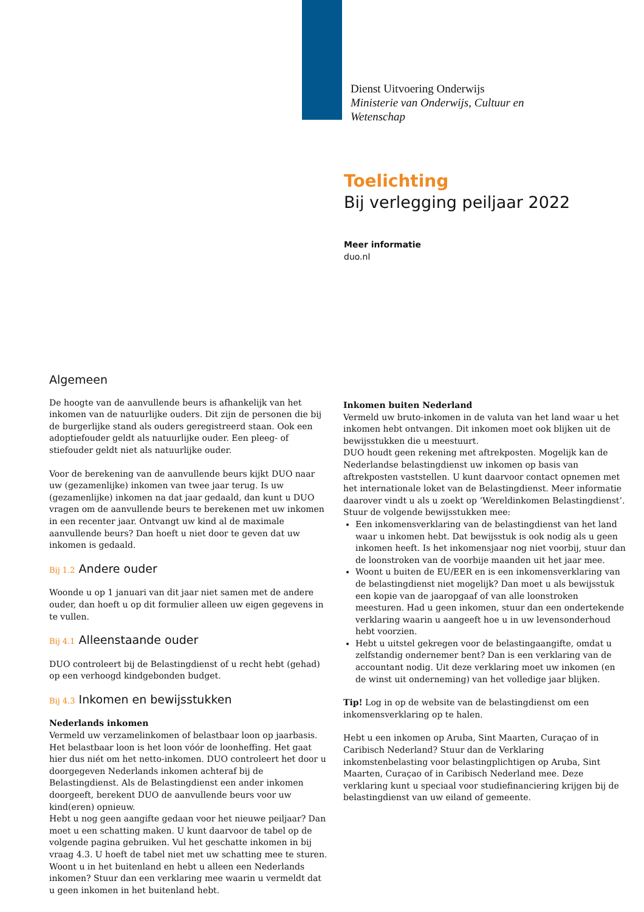Dienst Uitvoering Onderwijs
Ministerie van Onderwijs, Cultuur en
Wetenschap
Toelichting
Bij verlegging peiljaar 2022
Meer informatie
duo.nl
Algemeen
De hoogte van de aanvullende beurs is afhankelijk van het inkomen van de natuurlijke ouders. Dit zijn de personen die bij de burgerlijke stand als ouders geregistreerd staan. Ook een adoptiefouder geldt als natuurlijke ouder. Een pleeg- of stiefouder geldt niet als natuurlijke ouder.
Voor de berekening van de aanvullende beurs kijkt DUO naar uw (gezamenlijke) inkomen van twee jaar terug. Is uw (gezamenlijke) inkomen na dat jaar gedaald, dan kunt u DUO vragen om de aanvullende beurs te berekenen met uw inkomen in een recenter jaar. Ontvangt uw kind al de maximale aanvullende beurs? Dan hoeft u niet door te geven dat uw inkomen is gedaald.
Bij 1.2 Andere ouder
Woonde u op 1 januari van dit jaar niet samen met de andere ouder, dan hoeft u op dit formulier alleen uw eigen gegevens in te vullen.
Bij 4.1 Alleenstaande ouder
DUO controleert bij de Belastingdienst of u recht hebt (gehad) op een verhoogd kindgebonden budget.
Bij 4.3 Inkomen en bewijsstukken
Nederlands inkomen
Vermeld uw verzamelinkomen of belastbaar loon op jaarbasis. Het belastbaar loon is het loon vóór de loonheffing. Het gaat hier dus niét om het netto-inkomen. DUO controleert het door u doorgegeven Nederlands inkomen achteraf bij de Belastingdienst. Als de Belastingdienst een ander inkomen doorgeeft, berekent DUO de aanvullende beurs voor uw kind(eren) opnieuw.
Hebt u nog geen aangifte gedaan voor het nieuwe peiljaar? Dan moet u een schatting maken. U kunt daarvoor de tabel op de volgende pagina gebruiken. Vul het geschatte inkomen in bij vraag 4.3. U hoeft de tabel niet met uw schatting mee te sturen.
Woont u in het buitenland en hebt u alleen een Nederlands inkomen? Stuur dan een verklaring mee waarin u vermeldt dat u geen inkomen in het buitenland hebt.
Inkomen buiten Nederland
Vermeld uw bruto-inkomen in de valuta van het land waar u het inkomen hebt ontvangen. Dit inkomen moet ook blijken uit de bewijsstukken die u meestuurt.
DUO houdt geen rekening met aftrekposten. Mogelijk kan de Nederlandse belastingdienst uw inkomen op basis van aftrekposten vaststellen. U kunt daarvoor contact opnemen met het internationale loket van de Belastingdienst. Meer informatie daarover vindt u als u zoekt op ‘Wereldinkomen Belastingdienst’.
Stuur de volgende bewijsstukken mee:
Een inkomensverklaring van de belastingdienst van het land waar u inkomen hebt. Dat bewijsstuk is ook nodig als u geen inkomen heeft. Is het inkomensjaar nog niet voorbij, stuur dan de loonstroken van de voorbije maanden uit het jaar mee.
Woont u buiten de EU/EER en is een inkomensverklaring van de belastingdienst niet mogelijk? Dan moet u als bewijsstuk een kopie van de jaaropgaaf of van alle loonstroken meesturen. Had u geen inkomen, stuur dan een ondertekende verklaring waarin u aangeeft hoe u in uw levensonderhoud hebt voorzien.
Hebt u uitstel gekregen voor de belastingaangifte, omdat u zelfstandig ondernemer bent? Dan is een verklaring van de accountant nodig. Uit deze verklaring moet uw inkomen (en de winst uit onderneming) van het volledige jaar blijken.
Tip! Log in op de website van de belastingdienst om een inkomensverklaring op te halen.
Hebt u een inkomen op Aruba, Sint Maarten, Curaçao of in Caribisch Nederland? Stuur dan de Verklaring inkomstenbelasting voor belastingplichtigen op Aruba, Sint Maarten, Curaçao of in Caribisch Nederland mee. Deze verklaring kunt u speciaal voor studiefinanciering krijgen bij de belastingdienst van uw eiland of gemeente.